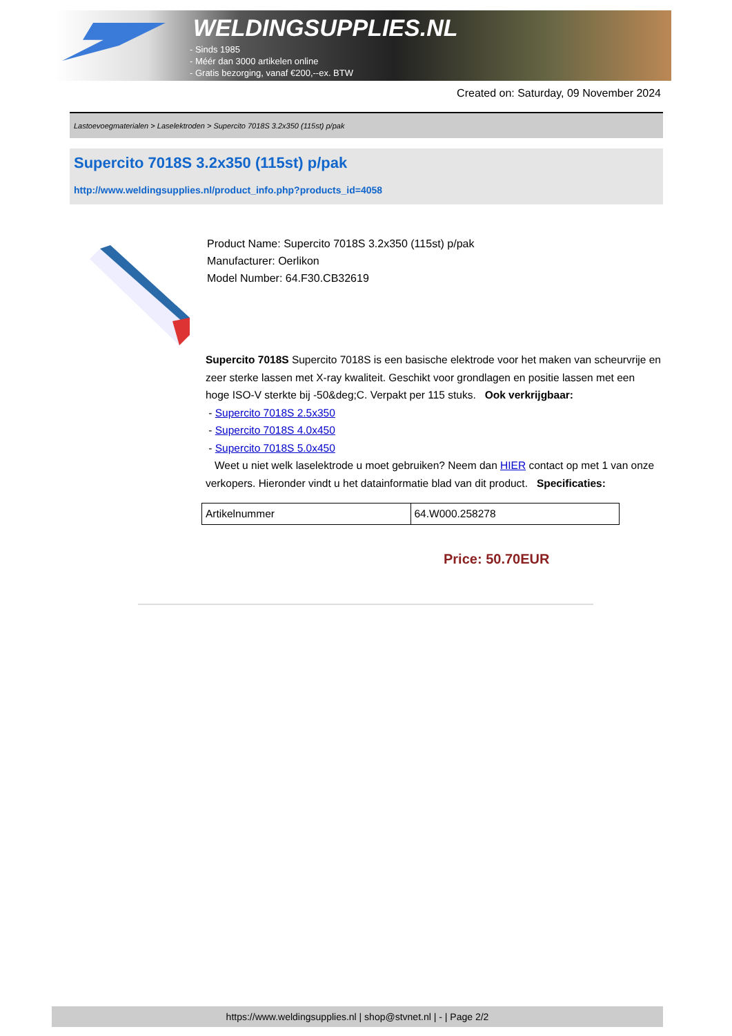WELDINGSUPPLIES.NL
- Sinds 1985
- Méér dan 3000 artikelen online
- Gratis bezorging, vanaf €200,--ex. BTW
Created on: Saturday, 09 November 2024
Lastoevoegmaterialen > Laselektroden > Supercito 7018S 3.2x350 (115st) p/pak
Supercito 7018S 3.2x350 (115st) p/pak
http://www.weldingsupplies.nl/product_info.php?products_id=4058
Product Name: Supercito 7018S 3.2x350 (115st) p/pak
Manufacturer: Oerlikon
Model Number: 64.F30.CB32619
Supercito 7018S Supercito 7018S is een basische elektrode voor het maken van scheurvrije en zeer sterke lassen met X-ray kwaliteit. Geschikt voor grondlagen en positie lassen met een hoge ISO-V sterkte bij -50&deg;C. Verpakt per 115 stuks. Ook verkrijgbaar:
- Supercito 7018S 2.5x350
- Supercito 7018S 4.0x450
- Supercito 7018S 5.0x450
Weet u niet welk laselektrode u moet gebruiken? Neem dan HIER contact op met 1 van onze verkopers. Hieronder vindt u het datainformatie blad van dit product. Specificaties:
| Artikelnummer | 64.W000.258278 |
Price: 50.70EUR
https://www.weldingsupplies.nl | shop@stvnet.nl | - | Page 2/2